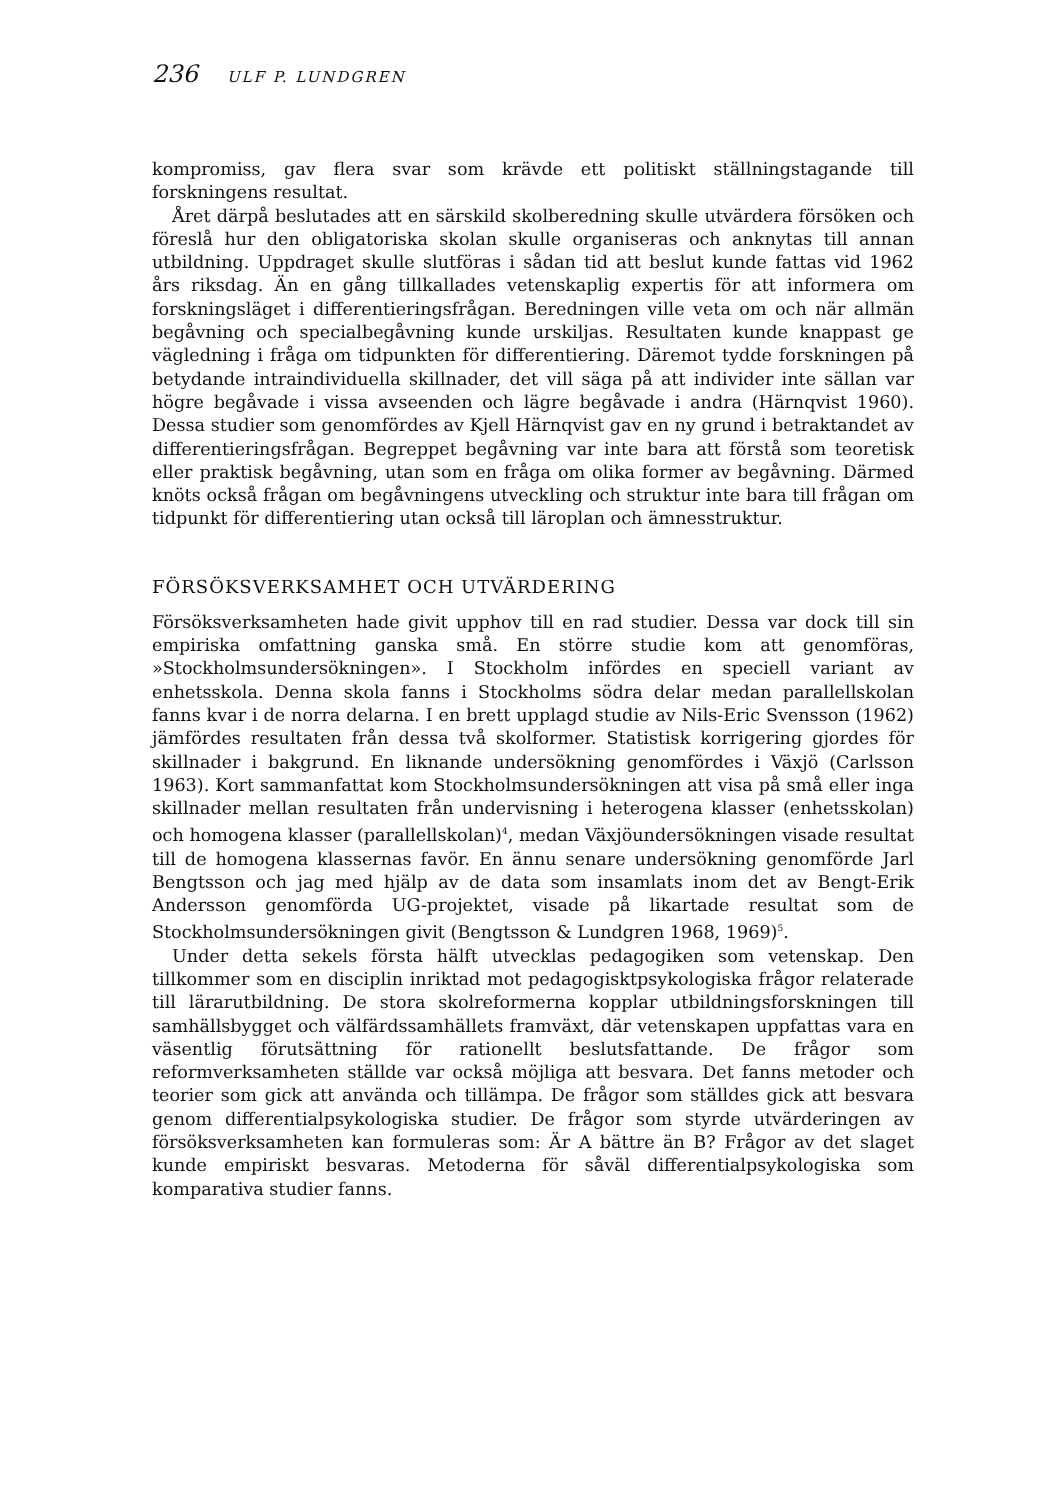236 ULF P. LUNDGREN
kompromiss, gav flera svar som krävde ett politiskt ställningstagande till forskningens resultat.
Året därpå beslutades att en särskild skolberedning skulle utvärdera försöken och föreslå hur den obligatoriska skolan skulle organiseras och anknytas till annan utbildning. Uppdraget skulle slutföras i sådan tid att beslut kunde fattas vid 1962 års riksdag. Än en gång tillkallades vetenskaplig expertis för att informera om forskningsläget i differentieringsfrågan. Beredningen ville veta om och när allmän begåvning och specialbegåvning kunde urskiljas. Resultaten kunde knappast ge vägledning i fråga om tidpunkten för differentiering. Däremot tydde forskningen på betydande intraindividuella skillnader, det vill säga på att individer inte sällan var högre begåvade i vissa avseenden och lägre begåvade i andra (Härnqvist 1960). Dessa studier som genomfördes av Kjell Härnqvist gav en ny grund i betraktandet av differentieringsfrågan. Begreppet begåvning var inte bara att förstå som teoretisk eller praktisk begåvning, utan som en fråga om olika former av begåvning. Därmed knöts också frågan om begåvningens utveckling och struktur inte bara till frågan om tidpunkt för differentiering utan också till läroplan och ämnesstruktur.
FÖRSÖKSVERKSAMHET OCH UTVÄRDERING
Försöksverksamheten hade givit upphov till en rad studier. Dessa var dock till sin empiriska omfattning ganska små. En större studie kom att genomföras, »Stockholmsundersökningen». I Stockholm infördes en speciell variant av enhetsskola. Denna skola fanns i Stockholms södra delar medan parallellskolan fanns kvar i de norra delarna. I en brett upplagd studie av Nils-Eric Svensson (1962) jämfördes resultaten från dessa två skolformer. Statistisk korrigering gjordes för skillnader i bakgrund. En liknande undersökning genomfördes i Växjö (Carlsson 1963). Kort sammanfattat kom Stockholmsundersökningen att visa på små eller inga skillnader mellan resultaten från undervisning i heterogena klasser (enhetsskolan) och homogena klasser (parallellskolan)<sup>4</sup>, medan Växjöundersökningen visade resultat till de homogena klassernas favör. En ännu senare undersökning genomförde Jarl Bengtsson och jag med hjälp av de data som insamlats inom det av Bengt-Erik Andersson genomförda UG-projektet, visade på likartade resultat som de Stockholmsundersökningen givit (Bengtsson & Lundgren 1968, 1969)<sup>5</sup>.
Under detta sekels första hälft utvecklas pedagogiken som vetenskap. Den tillkommer som en disciplin inriktad mot pedagogisktpsykologiska frågor relaterade till lärarutbildning. De stora skolreformerna kopplar utbildningsforskningen till samhällsbygget och välfärdssamhällets framväxt, där vetenskapen uppfattas vara en väsentlig förutsättning för rationellt beslutsfattande. De frågor som reformverksamheten ställde var också möjliga att besvara. Det fanns metoder och teorier som gick att använda och tillämpa. De frågor som ställdes gick att besvara genom differentialpsykologiska studier. De frågor som styrde utvärderingen av försöksverksamheten kan formuleras som: Är A bättre än B? Frågor av det slaget kunde empiriskt besvaras. Metoderna för såväl differentialpsykologiska som komparativa studier fanns.